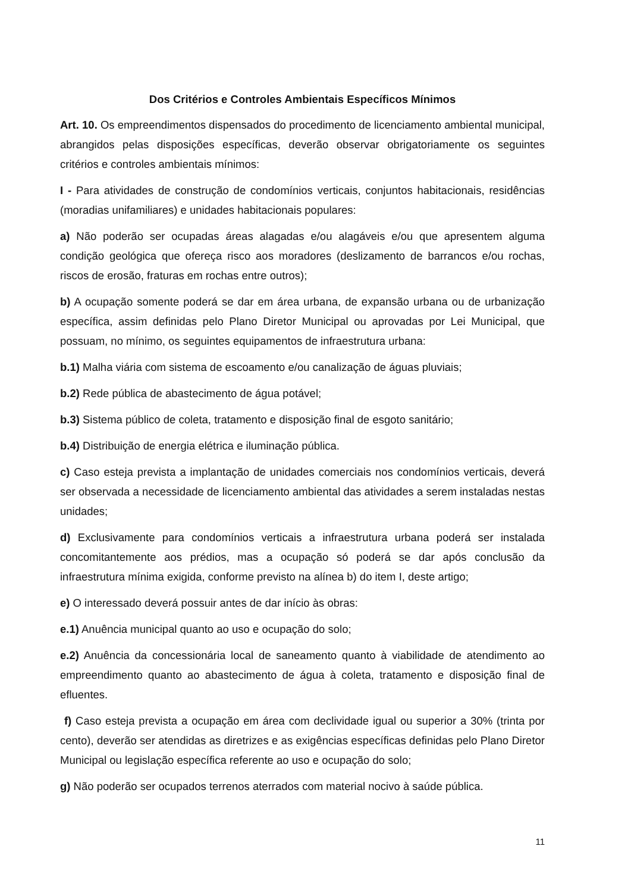Dos Critérios e Controles Ambientais Específicos Mínimos
Art. 10. Os empreendimentos dispensados do procedimento de licenciamento ambiental municipal, abrangidos pelas disposições específicas, deverão observar obrigatoriamente os seguintes critérios e controles ambientais mínimos:
I - Para atividades de construção de condomínios verticais, conjuntos habitacionais, residências (moradias unifamiliares) e unidades habitacionais populares:
a) Não poderão ser ocupadas áreas alagadas e/ou alagáveis e/ou que apresentem alguma condição geológica que ofereça risco aos moradores (deslizamento de barrancos e/ou rochas, riscos de erosão, fraturas em rochas entre outros);
b) A ocupação somente poderá se dar em área urbana, de expansão urbana ou de urbanização específica, assim definidas pelo Plano Diretor Municipal ou aprovadas por Lei Municipal, que possuam, no mínimo, os seguintes equipamentos de infraestrutura urbana:
b.1) Malha viária com sistema de escoamento e/ou canalização de águas pluviais;
b.2) Rede pública de abastecimento de água potável;
b.3) Sistema público de coleta, tratamento e disposição final de esgoto sanitário;
b.4) Distribuição de energia elétrica e iluminação pública.
c) Caso esteja prevista a implantação de unidades comerciais nos condomínios verticais, deverá ser observada a necessidade de licenciamento ambiental das atividades a serem instaladas nestas unidades;
d) Exclusivamente para condomínios verticais a infraestrutura urbana poderá ser instalada concomitantemente aos prédios, mas a ocupação só poderá se dar após conclusão da infraestrutura mínima exigida, conforme previsto na alínea b) do item I, deste artigo;
e) O interessado deverá possuir antes de dar início às obras:
e.1) Anuência municipal quanto ao uso e ocupação do solo;
e.2) Anuência da concessionária local de saneamento quanto à viabilidade de atendimento ao empreendimento quanto ao abastecimento de água à coleta, tratamento e disposição final de efluentes.
f) Caso esteja prevista a ocupação em área com declividade igual ou superior a 30% (trinta por cento), deverão ser atendidas as diretrizes e as exigências específicas definidas pelo Plano Diretor Municipal ou legislação específica referente ao uso e ocupação do solo;
g) Não poderão ser ocupados terrenos aterrados com material nocivo à saúde pública.
11